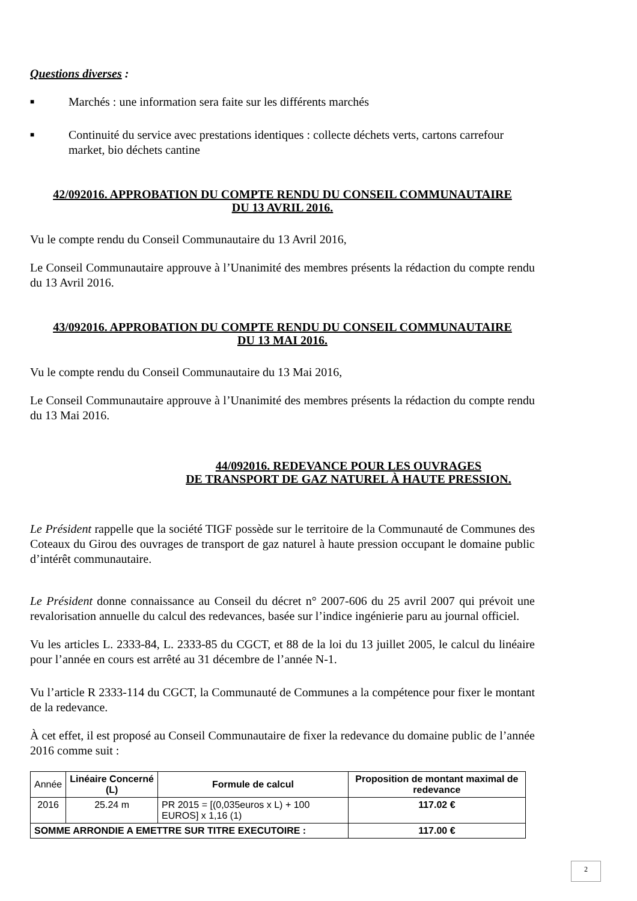Questions diverses :
■ Marchés : une information sera faite sur les différents marchés
■ Continuité du service avec prestations identiques : collecte déchets verts, cartons carrefour market, bio déchets cantine
42/092016. APPROBATION DU COMPTE RENDU DU CONSEIL COMMUNAUTAIRE
DU 13 AVRIL 2016.
Vu le compte rendu du Conseil Communautaire du 13 Avril 2016,
Le Conseil Communautaire approuve à l’Unanimité des membres présents la rédaction du compte rendu du 13 Avril 2016.
43/092016. APPROBATION DU COMPTE RENDU DU CONSEIL COMMUNAUTAIRE
DU 13 MAI 2016.
Vu le compte rendu du Conseil Communautaire du 13 Mai 2016,
Le Conseil Communautaire approuve à l’Unanimité des membres présents la rédaction du compte rendu du 13 Mai 2016.
44/092016. REDEVANCE POUR LES OUVRAGES
DE TRANSPORT DE GAZ NATUREL À HAUTE PRESSION.
Le Président rappelle que la société TIGF possède sur le territoire de la Communauté de Communes des Coteaux du Girou des ouvrages de transport de gaz naturel à haute pression occupant le domaine public d’intérêt communautaire.
Le Président donne connaissance au Conseil du décret n° 2007-606 du 25 avril 2007 qui prévoit une revalorisation annuelle du calcul des redevances, basée sur l’indice ingénierie paru au journal officiel.
Vu les articles L. 2333-84, L. 2333-85 du CGCT, et 88 de la loi du 13 juillet 2005, le calcul du linéaire pour l’année en cours est arrêté au 31 décembre de l’année N-1.
Vu l’article R 2333-114 du CGCT, la Communauté de Communes a la compétence pour fixer le montant de la redevance.
À cet effet, il est proposé au Conseil Communautaire de fixer la redevance du domaine public de l’année 2016 comme suit :
| Année | Linéaire Concerné (L) | Formule de calcul | Proposition de montant maximal de redevance |
| 2016 | 25.24 m | PR 2015 = [(0,035euros x L) + 100 EUROS] x 1,16 (1) | 117.02 € |
| SOMME ARRONDIE A EMETTRE SUR TITRE EXECUTOIRE : | | | 117.00 € |
2